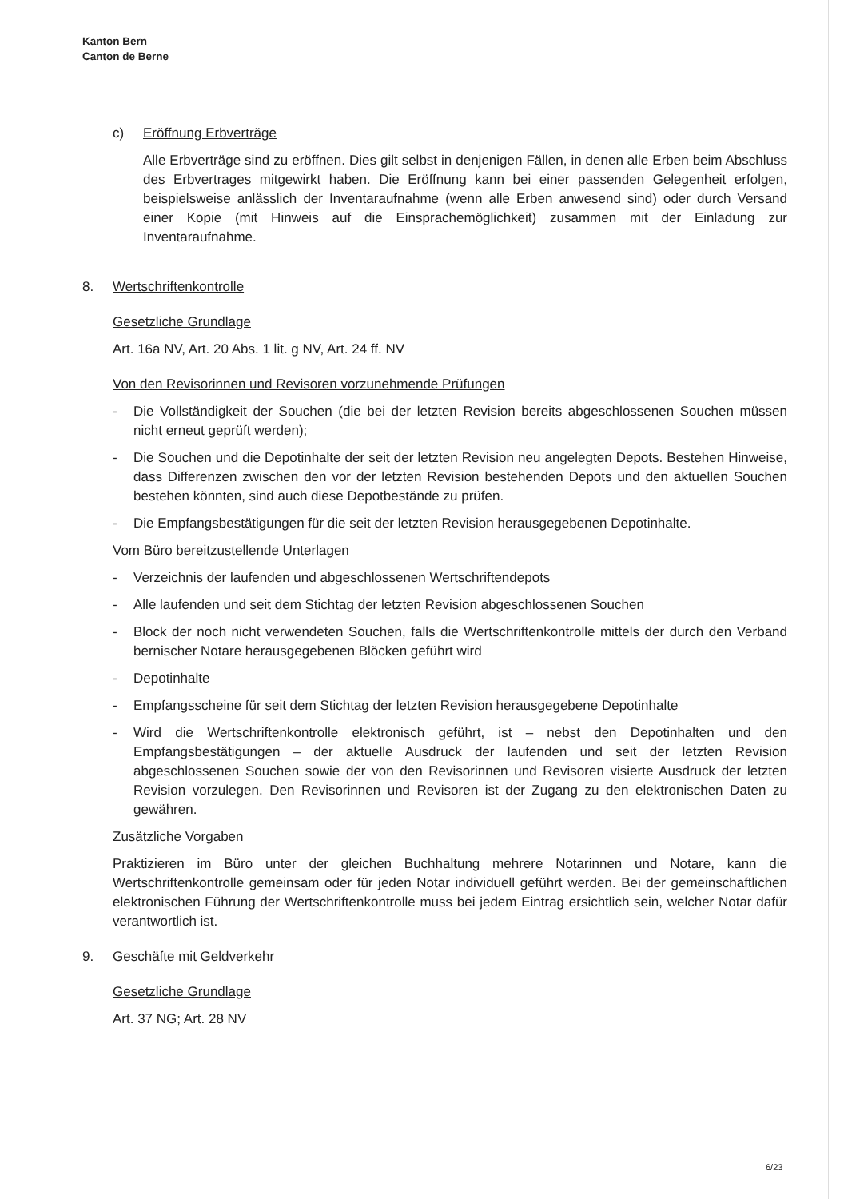Kanton Bern
Canton de Berne
c) Eröffnung Erbverträge
Alle Erbverträge sind zu eröffnen. Dies gilt selbst in denjenigen Fällen, in denen alle Erben beim Abschluss des Erbvertrages mitgewirkt haben. Die Eröffnung kann bei einer passenden Gelegenheit erfolgen, beispielsweise anlässlich der Inventaraufnahme (wenn alle Erben anwesend sind) oder durch Versand einer Kopie (mit Hinweis auf die Einsprachemöglichkeit) zusammen mit der Einladung zur Inventaraufnahme.
8. Wertschriftenkontrolle
Gesetzliche Grundlage
Art. 16a NV, Art. 20 Abs. 1 lit. g NV, Art. 24 ff. NV
Von den Revisorinnen und Revisoren vorzunehmende Prüfungen
- Die Vollständigkeit der Souchen (die bei der letzten Revision bereits abgeschlossenen Souchen müssen nicht erneut geprüft werden);
- Die Souchen und die Depotinhalte der seit der letzten Revision neu angelegten Depots. Bestehen Hinweise, dass Differenzen zwischen den vor der letzten Revision bestehenden Depots und den aktuellen Souchen bestehen könnten, sind auch diese Depotbestände zu prüfen.
- Die Empfangsbestätigungen für die seit der letzten Revision herausgegebenen Depotinhalte.
Vom Büro bereitzustellende Unterlagen
- Verzeichnis der laufenden und abgeschlossenen Wertschriftendepots
- Alle laufenden und seit dem Stichtag der letzten Revision abgeschlossenen Souchen
- Block der noch nicht verwendeten Souchen, falls die Wertschriftenkontrolle mittels der durch den Verband bernischer Notare herausgegebenen Blöcken geführt wird
- Depotinhalte
- Empfangsscheine für seit dem Stichtag der letzten Revision herausgegebene Depotinhalte
- Wird die Wertschriftenkontrolle elektronisch geführt, ist – nebst den Depotinhalten und den Empfangsbestätigungen – der aktuelle Ausdruck der laufenden und seit der letzten Revision abgeschlossenen Souchen sowie der von den Revisorinnen und Revisoren visierte Ausdruck der letzten Revision vorzulegen. Den Revisorinnen und Revisoren ist der Zugang zu den elektronischen Daten zu gewähren.
Zusätzliche Vorgaben
Praktizieren im Büro unter der gleichen Buchhaltung mehrere Notarinnen und Notare, kann die Wertschriftenkontrolle gemeinsam oder für jeden Notar individuell geführt werden. Bei der gemeinschaftlichen elektronischen Führung der Wertschriftenkontrolle muss bei jedem Eintrag ersichtlich sein, welcher Notar dafür verantwortlich ist.
9. Geschäfte mit Geldverkehr
Gesetzliche Grundlage
Art. 37 NG; Art. 28 NV
6/23